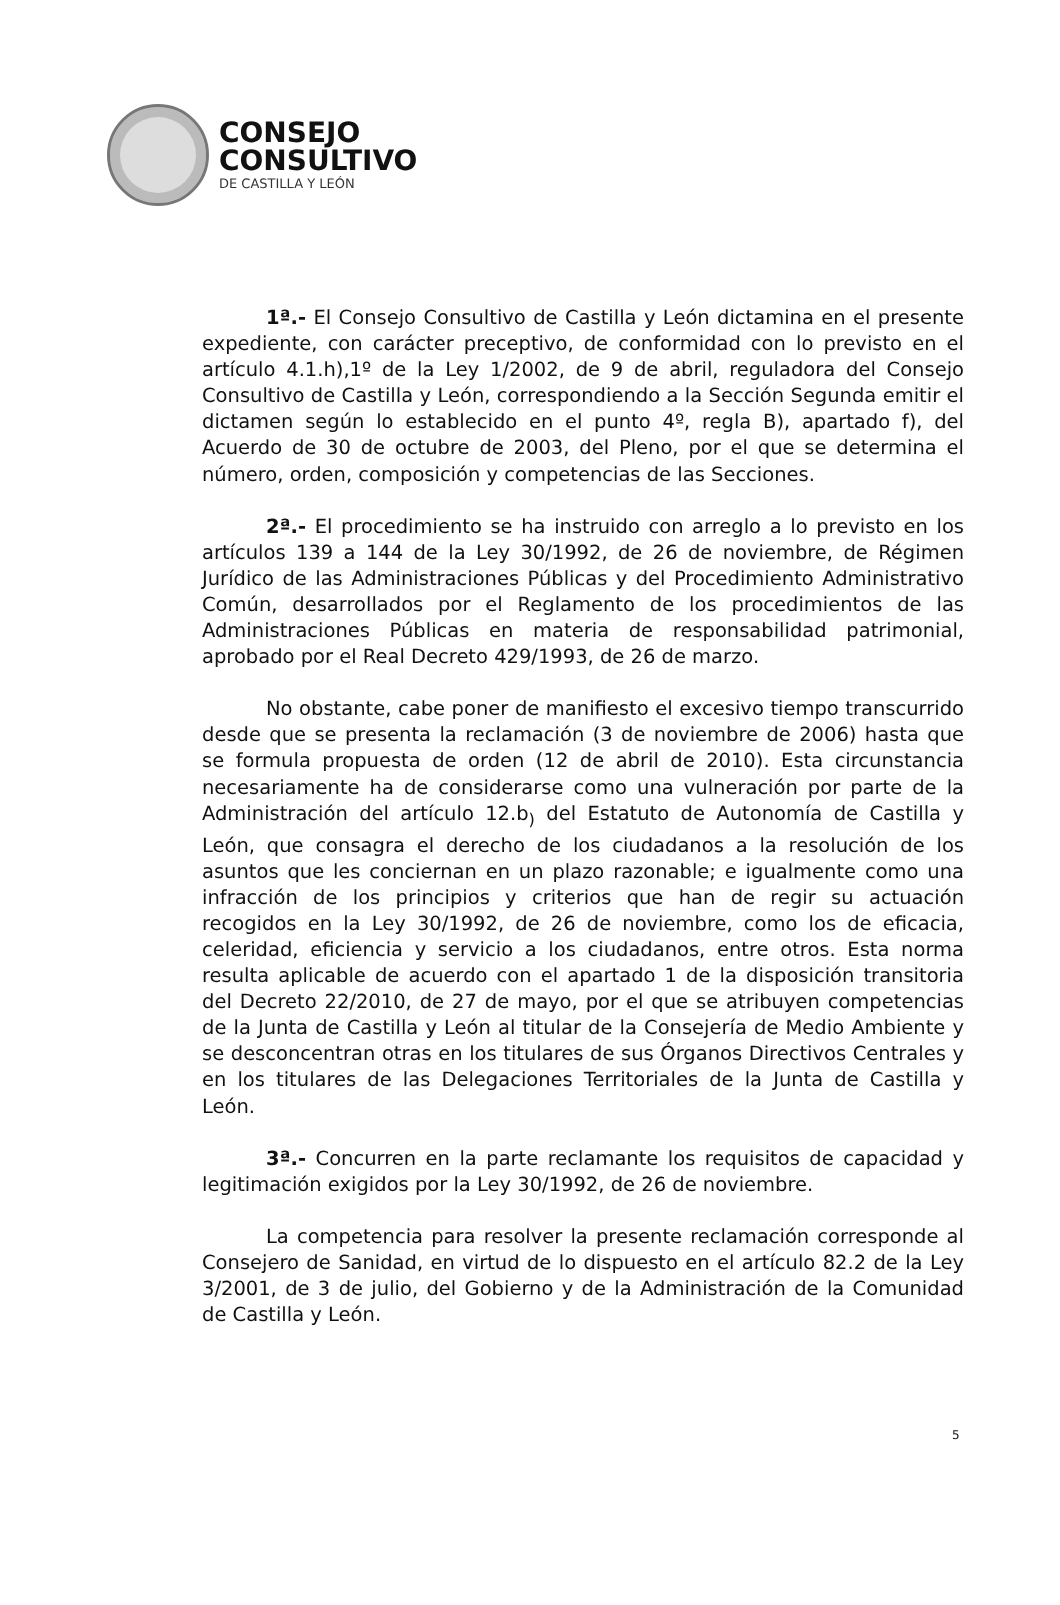CONSEJO
CONSULTIVO
DE CASTILLA Y LEÓN
1ª.- El Consejo Consultivo de Castilla y León dictamina en el presente expediente, con carácter preceptivo, de conformidad con lo previsto en el artículo 4.1.h),1º de la Ley 1/2002, de 9 de abril, reguladora del Consejo Consultivo de Castilla y León, correspondiendo a la Sección Segunda emitir el dictamen según lo establecido en el punto 4º, regla B), apartado f), del Acuerdo de 30 de octubre de 2003, del Pleno, por el que se determina el número, orden, composición y competencias de las Secciones.
2ª.- El procedimiento se ha instruido con arreglo a lo previsto en los artículos 139 a 144 de la Ley 30/1992, de 26 de noviembre, de Régimen Jurídico de las Administraciones Públicas y del Procedimiento Administrativo Común, desarrollados por el Reglamento de los procedimientos de las Administraciones Públicas en materia de responsabilidad patrimonial, aprobado por el Real Decreto 429/1993, de 26 de marzo.
No obstante, cabe poner de manifiesto el excesivo tiempo transcurrido desde que se presenta la reclamación (3 de noviembre de 2006) hasta que se formula propuesta de orden (12 de abril de 2010). Esta circunstancia necesariamente ha de considerarse como una vulneración por parte de la Administración del artículo 12.b<sub>)</sub> del Estatuto de Autonomía de Castilla y León, que consagra el derecho de los ciudadanos a la resolución de los asuntos que les conciernan en un plazo razonable; e igualmente como una infracción de los principios y criterios que han de regir su actuación recogidos en la Ley 30/1992, de 26 de noviembre, como los de eficacia, celeridad, eficiencia y servicio a los ciudadanos, entre otros. Esta norma resulta aplicable de acuerdo con el apartado 1 de la disposición transitoria del Decreto 22/2010, de 27 de mayo, por el que se atribuyen competencias de la Junta de Castilla y León al titular de la Consejería de Medio Ambiente y se desconcentran otras en los titulares de sus Órganos Directivos Centrales y en los titulares de las Delegaciones Territoriales de la Junta de Castilla y León.
3ª.- Concurren en la parte reclamante los requisitos de capacidad y legitimación exigidos por la Ley 30/1992, de 26 de noviembre.
La competencia para resolver la presente reclamación corresponde al Consejero de Sanidad, en virtud de lo dispuesto en el artículo 82.2 de la Ley 3/2001, de 3 de julio, del Gobierno y de la Administración de la Comunidad de Castilla y León.
5